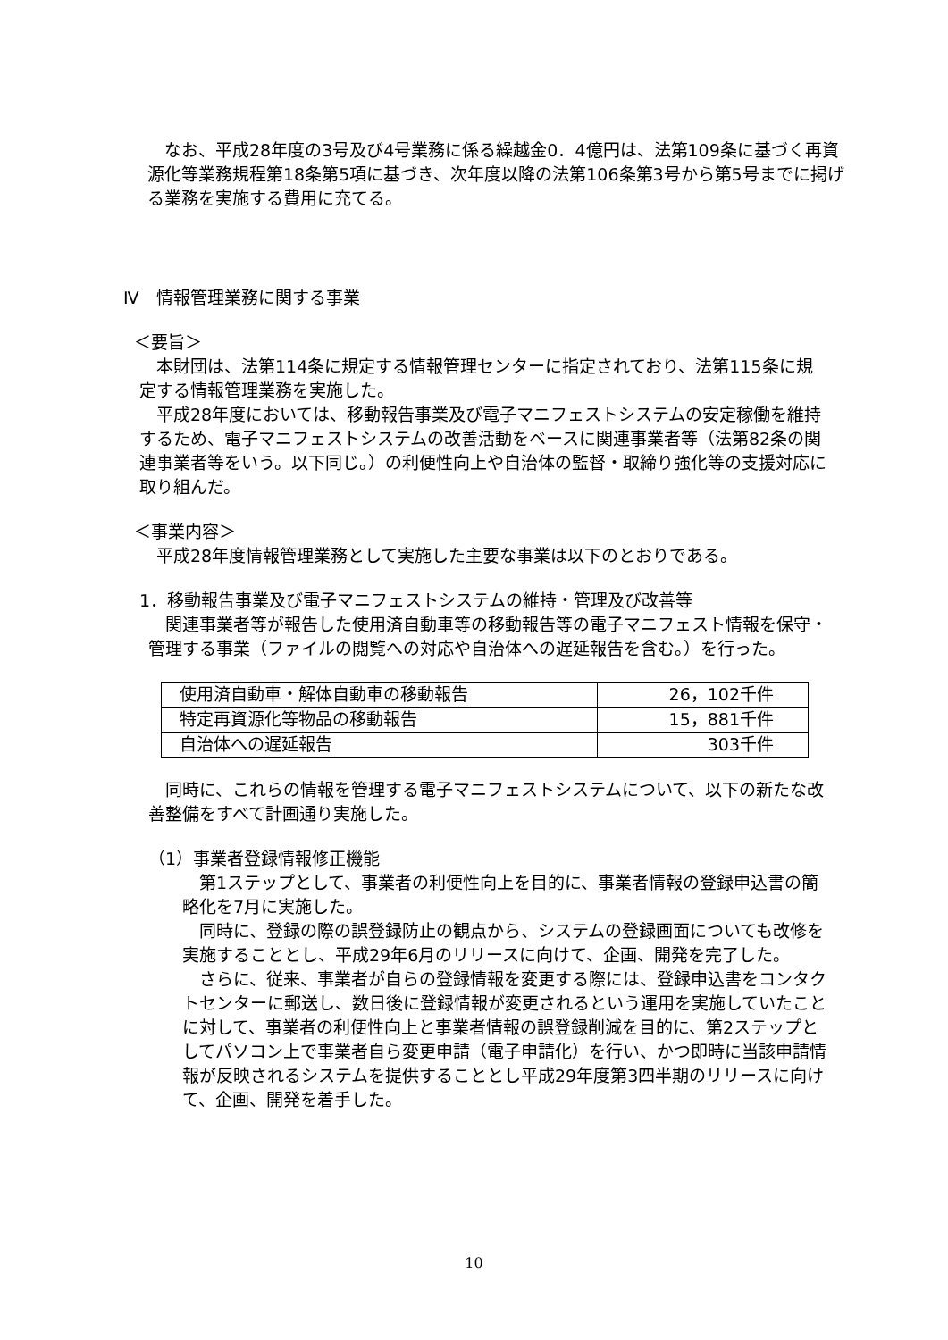なお、平成28年度の3号及び4号業務に係る繰越金0．4億円は、法第109条に基づく再資源化等業務規程第18条第5項に基づき、次年度以降の法第106条第3号から第5号までに掲げる業務を実施する費用に充てる。
Ⅳ　情報管理業務に関する事業
＜要旨＞
　本財団は、法第114条に規定する情報管理センターに指定されており、法第115条に規定する情報管理業務を実施した。
　平成28年度においては、移動報告事業及び電子マニフェストシステムの安定稼働を維持するため、電子マニフェストシステムの改善活動をベースに関連事業者等（法第82条の関連事業者等をいう。以下同じ。）の利便性向上や自治体の監督・取締り強化等の支援対応に取り組んだ。
＜事業内容＞
　平成28年度情報管理業務として実施した主要な事業は以下のとおりである。
1．移動報告事業及び電子マニフェストシステムの維持・管理及び改善等
　関連事業者等が報告した使用済自動車等の移動報告等の電子マニフェスト情報を保守・管理する事業（ファイルの閲覧への対応や自治体への遅延報告を含む。）を行った。
| 使用済自動車・解体自動車の移動報告 | 26，102千件 |
| 特定再資源化等物品の移動報告 | 15，881千件 |
| 自治体への遅延報告 | 303千件 |
　同時に、これらの情報を管理する電子マニフェストシステムについて、以下の新たな改善整備をすべて計画通り実施した。
（1）事業者登録情報修正機能
　第1ステップとして、事業者の利便性向上を目的に、事業者情報の登録申込書の簡略化を7月に実施した。
　同時に、登録の際の誤登録防止の観点から、システムの登録画面についても改修を実施することとし、平成29年6月のリリースに向けて、企画、開発を完了した。
　さらに、従来、事業者が自らの登録情報を変更する際には、登録申込書をコンタクトセンターに郵送し、数日後に登録情報が変更されるという運用を実施していたことに対して、事業者の利便性向上と事業者情報の誤登録削減を目的に、第2ステップとしてパソコン上で事業者自ら変更申請（電子申請化）を行い、かつ即時に当該申請情報が反映されるシステムを提供することとし平成29年度第3四半期のリリースに向けて、企画、開発を着手した。
10